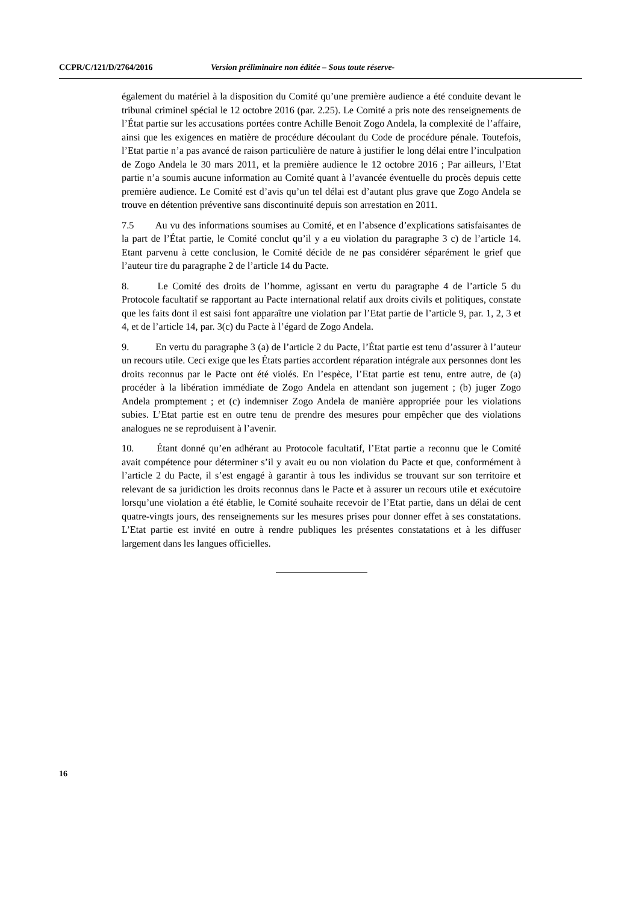CCPR/C/121/D/2764/2016 Version préliminaire non éditée – Sous toute réserve-
également du matériel à la disposition du Comité qu’une première audience a été conduite devant le tribunal criminel spécial le 12 octobre 2016 (par. 2.25). Le Comité a pris note des renseignements de l’État partie sur les accusations portées contre Achille Benoit Zogo Andela, la complexité de l’affaire, ainsi que les exigences en matière de procédure découlant du Code de procédure pénale. Toutefois, l’Etat partie n’a pas avancé de raison particulière de nature à justifier le long délai entre l’inculpation de Zogo Andela le 30 mars 2011, et la première audience le 12 octobre 2016 ; Par ailleurs, l’Etat partie n’a soumis aucune information au Comité quant à l’avancée éventuelle du procès depuis cette première audience. Le Comité est d’avis qu’un tel délai est d’autant plus grave que Zogo Andela se trouve en détention préventive sans discontinuité depuis son arrestation en 2011.
7.5 Au vu des informations soumises au Comité, et en l’absence d’explications satisfaisantes de la part de l’État partie, le Comité conclut qu’il y a eu violation du paragraphe 3 c) de l’article 14. Etant parvenu à cette conclusion, le Comité décide de ne pas considérer séparément le grief que l’auteur tire du paragraphe 2 de l’article 14 du Pacte.
8. Le Comité des droits de l’homme, agissant en vertu du paragraphe 4 de l’article 5 du Protocole facultatif se rapportant au Pacte international relatif aux droits civils et politiques, constate que les faits dont il est saisi font apparaître une violation par l’Etat partie de l’article 9, par. 1, 2, 3 et 4, et de l’article 14, par. 3(c) du Pacte à l’égard de Zogo Andela.
9. En vertu du paragraphe 3 (a) de l’article 2 du Pacte, l’État partie est tenu d’assurer à l’auteur un recours utile. Ceci exige que les États parties accordent réparation intégrale aux personnes dont les droits reconnus par le Pacte ont été violés. En l’espèce, l’Etat partie est tenu, entre autre, de (a) procéder à la libération immédiate de Zogo Andela en attendant son jugement ; (b) juger Zogo Andela promptement ; et (c) indemniser Zogo Andela de manière appropriée pour les violations subies. L’Etat partie est en outre tenu de prendre des mesures pour empêcher que des violations analogues ne se reproduisent à l’avenir.
10. Étant donné qu’en adhérant au Protocole facultatif, l’Etat partie a reconnu que le Comité avait compétence pour déterminer s’il y avait eu ou non violation du Pacte et que, conformément à l’article 2 du Pacte, il s’est engagé à garantir à tous les individus se trouvant sur son territoire et relevant de sa juridiction les droits reconnus dans le Pacte et à assurer un recours utile et exécutoire lorsqu’une violation a été établie, le Comité souhaite recevoir de l’Etat partie, dans un délai de cent quatre-vingts jours, des renseignements sur les mesures prises pour donner effet à ses constatations. L’Etat partie est invité en outre à rendre publiques les présentes constatations et à les diffuser largement dans les langues officielles.
16